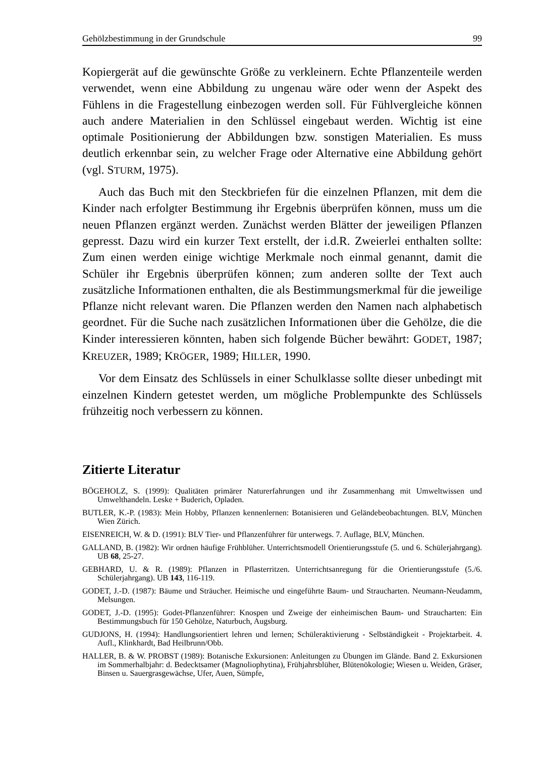Gehölzbestimmung in der Grundschule 99
Kopiergerät auf die gewünschte Größe zu verkleinern. Echte Pflanzenteile werden verwendet, wenn eine Abbildung zu ungenau wäre oder wenn der Aspekt des Fühlens in die Fragestellung einbezogen werden soll. Für Fühlvergleiche können auch andere Materialien in den Schlüssel eingebaut werden. Wichtig ist eine optimale Positionierung der Abbildungen bzw. sonstigen Materialien. Es muss deutlich erkennbar sein, zu welcher Frage oder Alternative eine Abbildung gehört (vgl. STURM, 1975).
Auch das Buch mit den Steckbriefen für die einzelnen Pflanzen, mit dem die Kinder nach erfolgter Bestimmung ihr Ergebnis überprüfen können, muss um die neuen Pflanzen ergänzt werden. Zunächst werden Blätter der jeweiligen Pflanzen gepresst. Dazu wird ein kurzer Text erstellt, der i.d.R. Zweierlei enthalten sollte: Zum einen werden einige wichtige Merkmale noch einmal genannt, damit die Schüler ihr Ergebnis überprüfen können; zum anderen sollte der Text auch zusätzliche Informationen enthalten, die als Bestimmungsmerkmal für die jeweilige Pflanze nicht relevant waren. Die Pflanzen werden den Namen nach alphabetisch geordnet. Für die Suche nach zusätzlichen Informationen über die Gehölze, die die Kinder interessieren könnten, haben sich folgende Bücher bewährt: GODET, 1987; KREUZER, 1989; KRÖGER, 1989; HILLER, 1990.
Vor dem Einsatz des Schlüssels in einer Schulklasse sollte dieser unbedingt mit einzelnen Kindern getestet werden, um mögliche Problempunkte des Schlüssels frühzeitig noch verbessern zu können.
Zitierte Literatur
BÖGEHOLZ, S. (1999): Qualitäten primärer Naturerfahrungen und ihr Zusammenhang mit Umweltwissen und Umwelthandeln. Leske + Buderich, Opladen.
BUTLER, K.-P. (1983): Mein Hobby, Pflanzen kennenlernen: Botanisieren und Geländebeobachtungen. BLV, München Wien Zürich.
EISENREICH, W. & D. (1991): BLV Tier- und Pflanzenführer für unterwegs. 7. Auflage, BLV, München.
GALLAND, B. (1982): Wir ordnen häufige Frühblüher. Unterrichtsmodell Orientierungsstufe (5. und 6. Schülerjahrgang). UB 68, 25-27.
GEBHARD, U. & R. (1989): Pflanzen in Pflasterritzen. Unterrichtsanregung für die Orientierungsstufe (5./6. Schülerjahrgang). UB 143, 116-119.
GODET, J.-D. (1987): Bäume und Sträucher. Heimische und eingeführte Baum- und Straucharten. Neumann-Neudamm, Melsungen.
GODET, J.-D. (1995): Godet-Pflanzenführer: Knospen und Zweige der einheimischen Baum- und Straucharten: Ein Bestimmungsbuch für 150 Gehölze, Naturbuch, Augsburg.
GUDJONS, H. (1994): Handlungsorientiert lehren und lernen; Schüleraktivierung - Selbständigkeit - Projektarbeit. 4. Aufl., Klinkhardt, Bad Heilbrunn/Obb.
HALLER, B. & W. PROBST (1989): Botanische Exkursionen: Anleitungen zu Übungen im Glände. Band 2. Exkursionen im Sommerhalbjahr: d. Bedecktsamer (Magnoliophytina), Frühjahrsblüher, Blütenökologie; Wiesen u. Weiden, Gräser, Binsen u. Sauergrasgewächse, Ufer, Auen, Sümpfe,